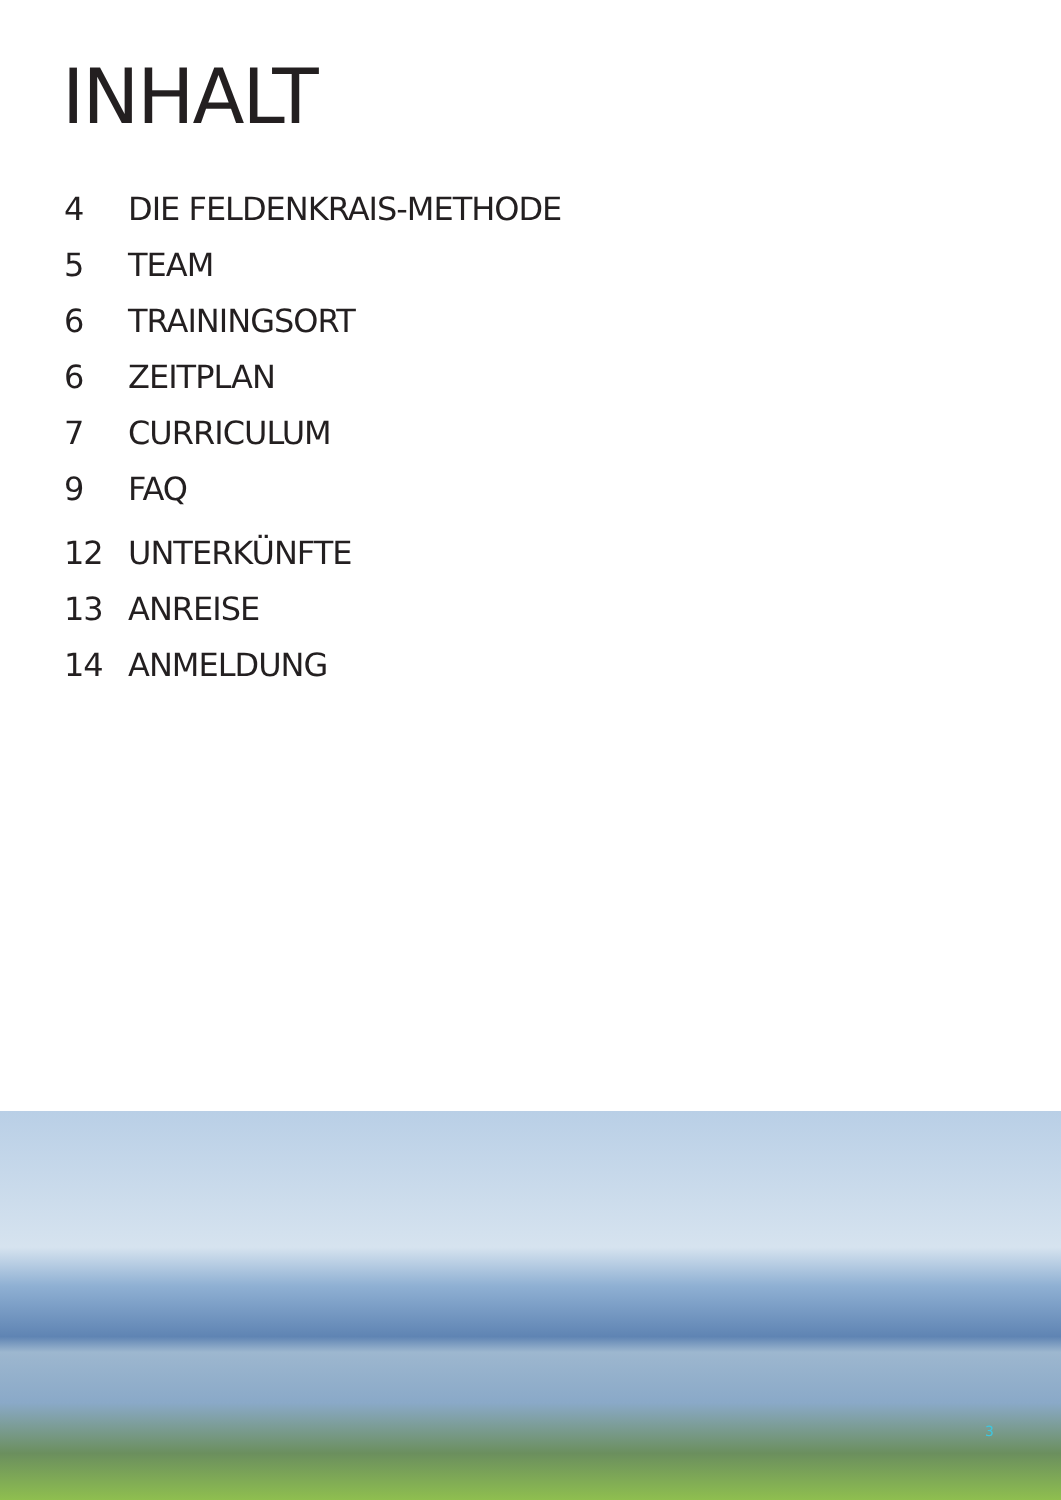INHALT
4 DIE FELDENKRAIS-METHODE
5 TEAM
6 TRAININGSORT
6 ZEITPLAN
7 CURRICULUM
9 FAQ
12 UNTERKÜNFTE
13 ANREISE
14 ANMELDUNG
3